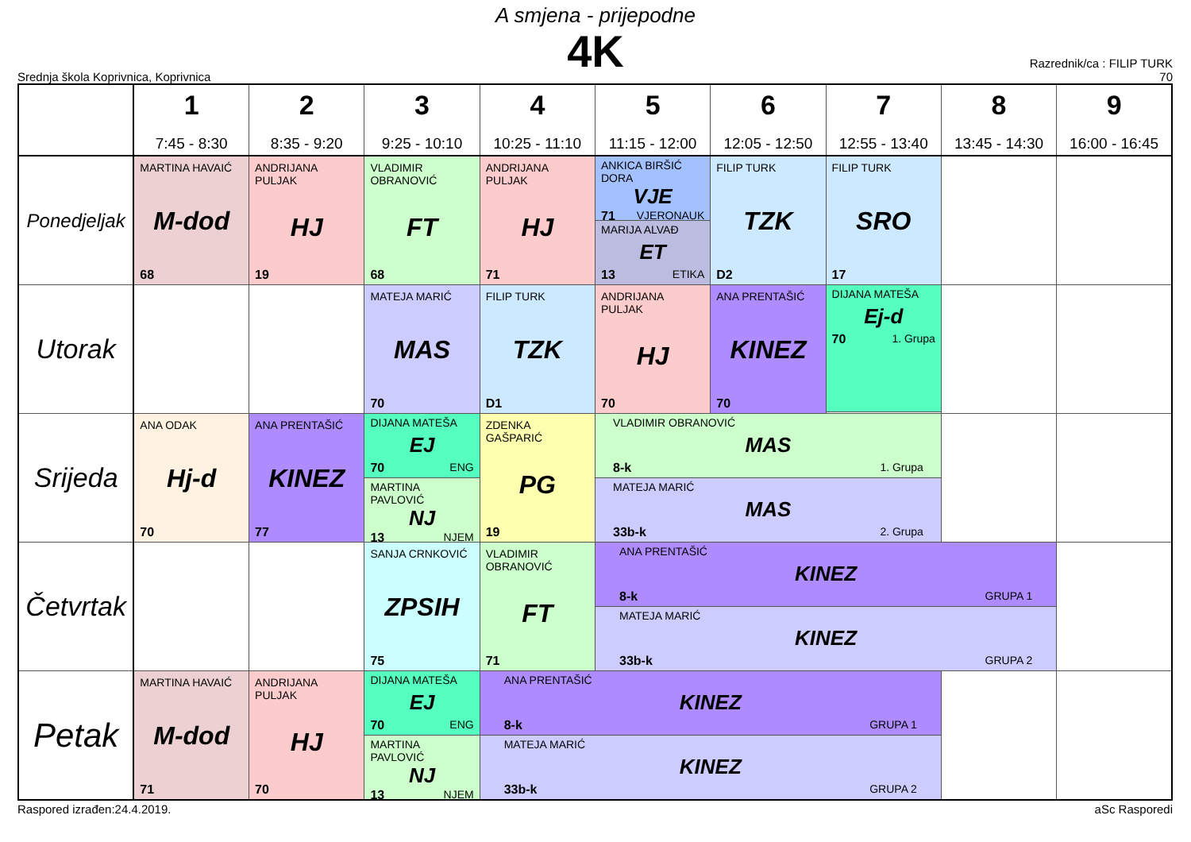A smjena - prijepodne
4K
Srednja škola Koprivnica, Koprivnica
Razrednik/ca : FILIP TURK
70
| | 1 7:45 - 8:30 | 2 8:35 - 9:20 | 3 9:25 - 10:10 | 4 10:25 - 11:10 | 5 11:15 - 12:00 | 6 12:05 - 12:50 | 7 12:55 - 13:40 | 8 13:45 - 14:30 | 9 16:00 - 16:45 |
| --- | --- | --- | --- | --- | --- | --- | --- | --- | --- |
| Ponedjeljak | MARTINA HAVAIĆ M-dod 68 | ANDRIJANA PULJAK HJ 19 | VLADIMIR OBRANOVIĆ FT 68 | ANDRIJANA PULJAK HJ 71 | ANKICA BIRŠIĆ DORA VJE 71 VJERONAUK | FILIP TURK TZK D2 | FILIP TURK SRO 17 | | |
| | | | | | MARIJA ALVAĐ ET 13 ETIKA | | | | |
| Utorak | | | MATEJA MARIĆ MAS 70 | FILIP TURK TZK D1 | ANDRIJANA PULJAK HJ 70 | ANA PRENTAŠIĆ KINEZ 70 | DIJANA MATEŠA Ej-d 70 1. Grupa | | |
| Srijeda | ANA ODAK Hj-d 70 | ANA PRENTAŠIĆ KINEZ 77 | DIJANA MATEŠA EJ 70 ENG | ZDENKA GAŠPARIĆ PG 19 | VLADIMIR OBRANOVIĆ MAS 8-k 1. Grupa | | | | |
| | | | MARTINA PAVLOVIĆ NJ 13 NJEM | | MATEJA MARIĆ MAS 33b-k 2. Grupa | | | | |
| Četvrtak | | | SANJA CRNKOVIĆ ZPSIH 75 | VLADIMIR OBRANOVIĆ FT 71 | ANA PRENTAŠIĆ KINEZ 8-k GRUPA 1 | | | | |
| | | | | | MATEJA MARIĆ KINEZ 33b-k GRUPA 2 | | | | |
| Petak | MARTINA HAVAIĆ M-dod 71 | ANDRIJANA PULJAK HJ 70 | DIJANA MATEŠA EJ 70 ENG | ANA PRENTAŠIĆ KINEZ 8-k GRUPA 1 | | | | | |
| | | | MARTINA PAVLOVIĆ NJ 13 NJEM | MATEJA MARIĆ KINEZ 33b-k GRUPA 2 | | | | | |
Raspored izrađen:24.4.2019. aSc Rasporedi